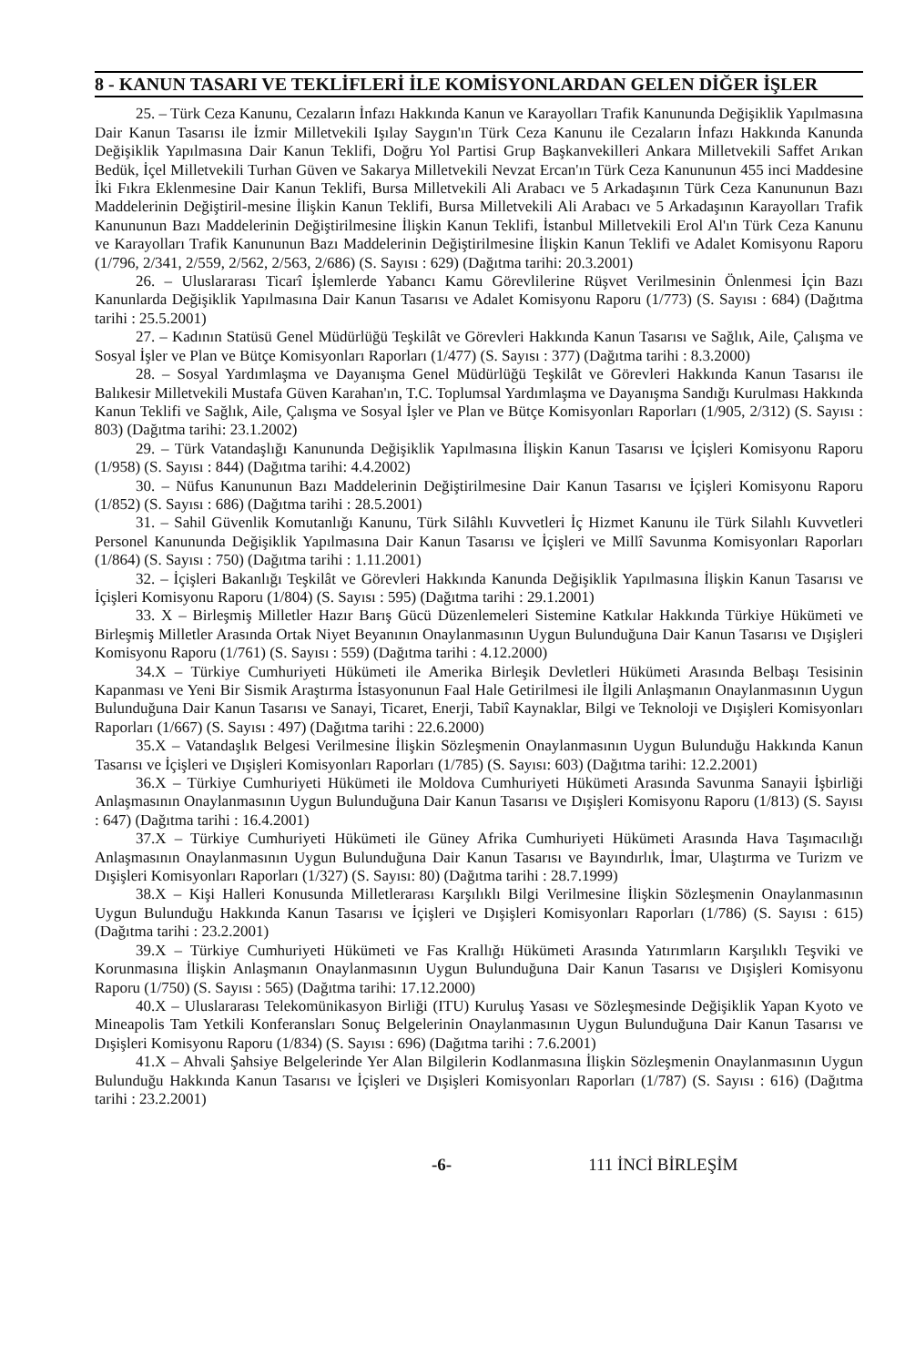8 - KANUN TASARI VE TEKLİFLERİ İLE KOMİSYONLARDAN GELEN DİĞER İŞLER
25. – Türk Ceza Kanunu, Cezaların İnfazı Hakkında Kanun ve Karayolları Trafik Kanununda Değişiklik Yapılmasına Dair Kanun Tasarısı ile İzmir Milletvekili Işılay Saygın'ın Türk Ceza Kanunu ile Cezaların İnfazı Hakkında Kanunda Değişiklik Yapılmasına Dair Kanun Teklifi, Doğru Yol Partisi Grup Başkanvekilleri Ankara Milletvekili Saffet Arıkan Bedük, İçel Milletvekili Turhan Güven ve Sakarya Milletvekili Nevzat Ercan'ın Türk Ceza Kanununun 455 inci Maddesine İki Fıkra Eklenmesine Dair Kanun Teklifi, Bursa Milletvekili Ali Arabacı ve 5 Arkadaşının Türk Ceza Kanununun Bazı Maddelerinin Değiştiril-mesine İlişkin Kanun Teklifi, Bursa Milletvekili Ali Arabacı ve 5 Arkadaşının Karayolları Trafik Kanununun Bazı Maddelerinin Değiştirilmesine İlişkin Kanun Teklifi, İstanbul Milletvekili Erol Al'ın Türk Ceza Kanunu ve Karayolları Trafik Kanununun Bazı Maddelerinin Değiştirilmesine İlişkin Kanun Teklifi ve Adalet Komisyonu Raporu (1/796, 2/341, 2/559, 2/562, 2/563, 2/686) (S. Sayısı : 629) (Dağıtma tarihi: 20.3.2001)
26. – Uluslararası Ticarî İşlemlerde Yabancı Kamu Görevlilerine Rüşvet Verilmesinin Önlenmesi İçin Bazı Kanunlarda Değişiklik Yapılmasına Dair Kanun Tasarısı ve Adalet Komisyonu Raporu (1/773) (S. Sayısı : 684) (Dağıtma tarihi : 25.5.2001)
27. – Kadının Statüsü Genel Müdürlüğü Teşkilât ve Görevleri Hakkında Kanun Tasarısı ve Sağlık, Aile, Çalışma ve Sosyal İşler ve Plan ve Bütçe Komisyonları Raporları (1/477) (S. Sayısı : 377) (Dağıtma tarihi : 8.3.2000)
28. – Sosyal Yardımlaşma ve Dayanışma Genel Müdürlüğü Teşkilât ve Görevleri Hakkında Kanun Tasarısı ile Balıkesir Milletvekili Mustafa Güven Karahan'ın, T.C. Toplumsal Yardımlaşma ve Dayanışma Sandığı Kurulması Hakkında Kanun Teklifi ve Sağlık, Aile, Çalışma ve Sosyal İşler ve Plan ve Bütçe Komisyonları Raporları (1/905, 2/312) (S. Sayısı : 803) (Dağıtma tarihi: 23.1.2002)
29. – Türk Vatandaşlığı Kanununda Değişiklik Yapılmasına İlişkin Kanun Tasarısı ve İçişleri Komisyonu Raporu (1/958) (S. Sayısı : 844) (Dağıtma tarihi: 4.4.2002)
30. – Nüfus Kanununun Bazı Maddelerinin Değiştirilmesine Dair Kanun Tasarısı ve İçişleri Komisyonu Raporu (1/852) (S. Sayısı : 686) (Dağıtma tarihi : 28.5.2001)
31. – Sahil Güvenlik Komutanlığı Kanunu, Türk Silâhlı Kuvvetleri İç Hizmet Kanunu ile Türk Silahlı Kuvvetleri Personel Kanununda Değişiklik Yapılmasına Dair Kanun Tasarısı ve İçişleri ve Millî Savunma Komisyonları Raporları (1/864) (S. Sayısı : 750) (Dağıtma tarihi : 1.11.2001)
32. – İçişleri Bakanlığı Teşkilât ve Görevleri Hakkında Kanunda Değişiklik Yapılmasına İlişkin Kanun Tasarısı ve İçişleri Komisyonu Raporu (1/804) (S. Sayısı : 595) (Dağıtma tarihi : 29.1.2001)
33. X – Birleşmiş Milletler Hazır Barış Gücü Düzenlemeleri Sistemine Katkılar Hakkında Türkiye Hükümeti ve Birleşmiş Milletler Arasında Ortak Niyet Beyanının Onaylanmasının Uygun Bulunduğuna Dair Kanun Tasarısı ve Dışişleri Komisyonu Raporu (1/761) (S. Sayısı : 559) (Dağıtma tarihi : 4.12.2000)
34.X – Türkiye Cumhuriyeti Hükümeti ile Amerika Birleşik Devletleri Hükümeti Arasında Belbaşı Tesisinin Kapanması ve Yeni Bir Sismik Araştırma İstasyonunun Faal Hale Getirilmesi ile İlgili Anlaşmanın Onaylanmasının Uygun Bulunduğuna Dair Kanun Tasarısı ve Sanayi, Ticaret, Enerji, Tabiî Kaynaklar, Bilgi ve Teknoloji ve Dışişleri Komisyonları Raporları (1/667) (S. Sayısı : 497) (Dağıtma tarihi : 22.6.2000)
35.X – Vatandaşlık Belgesi Verilmesine İlişkin Sözleşmenin Onaylanmasının Uygun Bulunduğu Hakkında Kanun Tasarısı ve İçişleri ve Dışişleri Komisyonları Raporları (1/785) (S. Sayısı: 603) (Dağıtma tarihi: 12.2.2001)
36.X – Türkiye Cumhuriyeti Hükümeti ile Moldova Cumhuriyeti Hükümeti Arasında Savunma Sanayii İşbirliği Anlaşmasının Onaylanmasının Uygun Bulunduğuna Dair Kanun Tasarısı ve Dışişleri Komisyonu Raporu (1/813) (S. Sayısı : 647) (Dağıtma tarihi : 16.4.2001)
37.X – Türkiye Cumhuriyeti Hükümeti ile Güney Afrika Cumhuriyeti Hükümeti Arasında Hava Taşımacılığı Anlaşmasının Onaylanmasının Uygun Bulunduğuna Dair Kanun Tasarısı ve Bayındırlık, İmar, Ulaştırma ve Turizm ve Dışişleri Komisyonları Raporları (1/327) (S. Sayısı: 80) (Dağıtma tarihi : 28.7.1999)
38.X – Kişi Halleri Konusunda Milletlerarası Karşılıklı Bilgi Verilmesine İlişkin Sözleşmenin Onaylanmasının Uygun Bulunduğu Hakkında Kanun Tasarısı ve İçişleri ve Dışişleri Komisyonları Raporları (1/786) (S. Sayısı : 615) (Dağıtma tarihi : 23.2.2001)
39.X – Türkiye Cumhuriyeti Hükümeti ve Fas Krallığı Hükümeti Arasında Yatırımların Karşılıklı Teşviki ve Korunmasına İlişkin Anlaşmanın Onaylanmasının Uygun Bulunduğuna Dair Kanun Tasarısı ve Dışişleri Komisyonu Raporu (1/750) (S. Sayısı : 565) (Dağıtma tarihi: 17.12.2000)
40.X – Uluslararası Telekomünikasyon Birliği (ITU) Kuruluş Yasası ve Sözleşmesinde Değişiklik Yapan Kyoto ve Mineapolis Tam Yetkili Konferansları Sonuç Belgelerinin Onaylanmasının Uygun Bulunduğuna Dair Kanun Tasarısı ve Dışişleri Komisyonu Raporu (1/834) (S. Sayısı : 696) (Dağıtma tarihi : 7.6.2001)
41.X – Ahvali Şahsiye Belgelerinde Yer Alan Bilgilerin Kodlanmasına İlişkin Sözleşmenin Onaylanmasının Uygun Bulunduğu Hakkında Kanun Tasarısı ve İçişleri ve Dışişleri Komisyonları Raporları (1/787) (S. Sayısı : 616) (Dağıtma tarihi : 23.2.2001)
-6- 111 İNCİ BİRLEŞİM